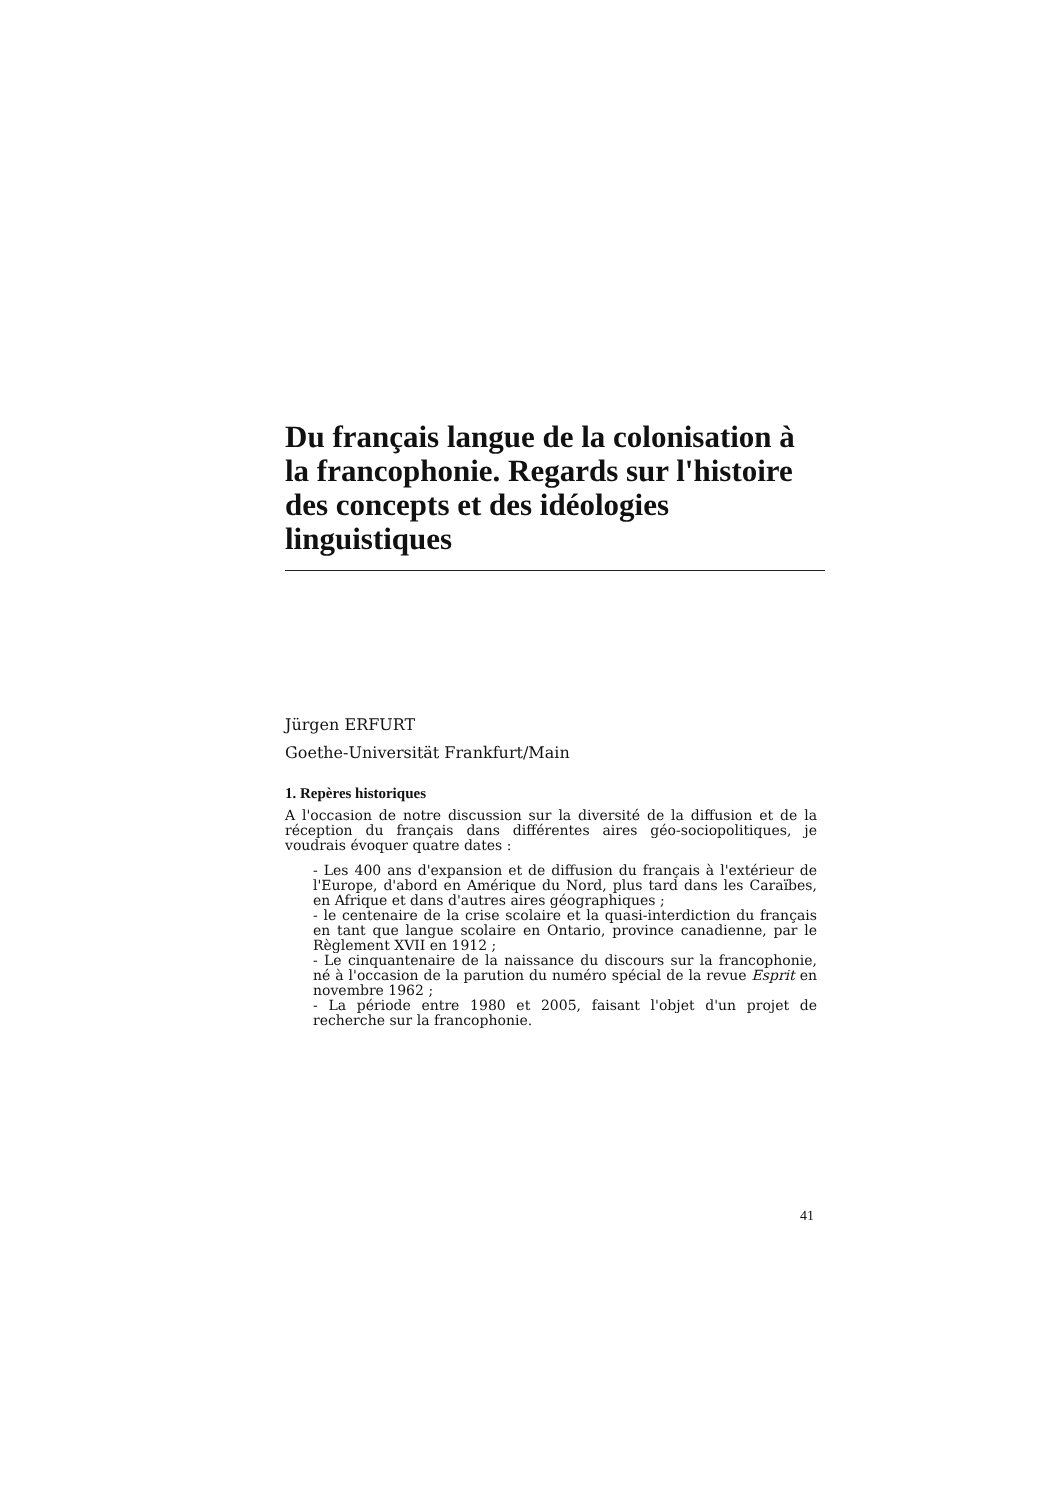Du français langue de la colonisation à la francophonie. Regards sur l'histoire des concepts et des idéologies linguistiques
Jürgen ERFURT
Goethe-Universität Frankfurt/Main
1. Repères historiques
A l'occasion de notre discussion sur la diversité de la diffusion et de la réception du français dans différentes aires géo-sociopolitiques, je voudrais évoquer quatre dates :
- Les 400 ans d'expansion et de diffusion du français à l'extérieur de l'Europe, d'abord en Amérique du Nord, plus tard dans les Caraïbes, en Afrique et dans d'autres aires géographiques ;
- le centenaire de la crise scolaire et la quasi-interdiction du français en tant que langue scolaire en Ontario, province canadienne, par le Règlement XVII en 1912 ;
- Le cinquantenaire de la naissance du discours sur la francophonie, né à l'occasion de la parution du numéro spécial de la revue Esprit en novembre 1962 ;
- La période entre 1980 et 2005, faisant l'objet d'un projet de recherche sur la francophonie.
41